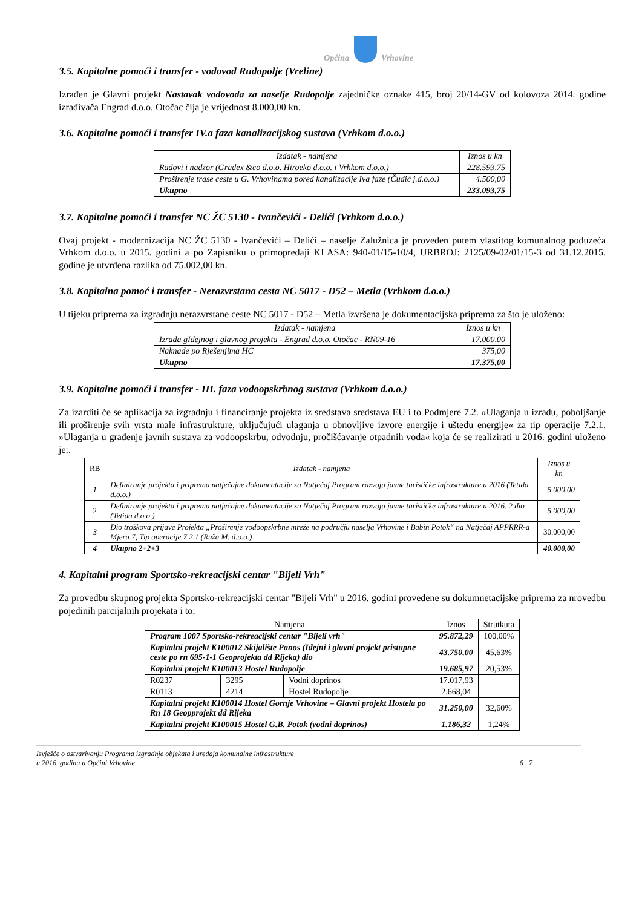Općina Vrhovine
3.5. Kapitalne pomoći i transfer - vodovod Rudopolje (Vreline)
Izrađen je Glavni projekt Nastavak vodovoda za naselje Rudopolje zajedničke oznake 415, broj 20/14-GV od kolovoza 2014. godine izrađivača Engrad d.o.o. Otočac čija je vrijednost 8.000,00 kn.
3.6. Kapitalne pomoći i transfer IV.a faza kanalizacijskog sustava (Vrhkom d.o.o.)
| Izdatak - namjena | Iznos u kn |
| --- | --- |
| Radovi i nadzor (Gradex &co d.o.o. Hiroeko d.o.o. i Vrhkom d.o.o.) | 228.593,75 |
| Proširenje trase ceste u G. Vrhovinama pored kanalizacije Iva faze (Čudić j.d.o.o.) | 4.500,00 |
| Ukupno | 233.093,75 |
3.7. Kapitalne pomoći i transfer NC ŽC 5130 - Ivančevići - Delići (Vrhkom d.o.o.)
Ovaj projekt - modernizacija NC ŽC 5130 - Ivančevići – Delići – naselje Zalužnica je proveden putem vlastitog komunalnog poduzeća Vrhkom d.o.o. u 2015. godini a po Zapisniku o primopredaji KLASA: 940-01/15-10/4, URBROJ: 2125/09-02/01/15-3 od 31.12.2015. godine je utvrđena razlika od 75.002,00 kn.
3.8. Kapitalna pomoć i transfer - Nerazvrstana cesta NC 5017 - D52 – Metla (Vrhkom d.o.o.)
U tijeku priprema za izgradnju nerazvrstane ceste NC 5017 - D52 – Metla izvršena je dokumentacijska priprema za što je uloženo:
| Izdatak - namjena | Iznos u kn |
| --- | --- |
| Izrada gIdejnog i glavnog projekta - Engrad d.o.o. Otočac - RN09-16 | 17.000,00 |
| Naknade po Rješenjima HC | 375,00 |
| Ukupno | 17.375,00 |
3.9. Kapitalne pomoći i transfer - III. faza vodoopskrbnog sustava (Vrhkom d.o.o.)
Za izarditi će se aplikacija za izgradnju i financiranje projekta iz sredstava sredstava EU i to Podmjere 7.2. »Ulaganja u izradu, poboljšanje ili proširenje svih vrsta male infrastrukture, uključujući ulaganja u obnovljive izvore energije i uštedu energije« za tip operacije 7.2.1. »Ulaganja u građenje javnih sustava za vodoopskrbu, odvodnju, pročišćavanje otpadnih voda« koja će se realizirati u 2016. godini uloženo je:.
| RB | Izdatak - namjena | Iznos u kn |
| --- | --- | --- |
| 1 | Definiranje projekta i priprema natječajne dokumentacije za Natječaj Program razvoja javne turističke infrastrukture u 2016 (Tetida d.o.o.) | 5.000,00 |
| 2 | Definiranje projekta i priprema natječajne dokumentacije za Natječaj Program razvoja javne turističke infrastrukture u 2016. 2 dio (Tetida d.o.o.) | 5.000,00 |
| 3 | Dio troškova prijave Projekta „Proširenje vodoopskrbne mreže na području naselja Vrhovine i Babin Potok“ na Natječaj APPRRR-a Mjera 7, Tip operacije 7.2.1 (Ruža M. d.o.o.) | 30.000,00 |
| 4 | Ukupno 2+2+3 | 40.000,00 |
4. Kapitalni program Sportsko-rekreacijski centar "Bijeli Vrh"
Za provedbu skupnog projekta Sportsko-rekreacijski centar "Bijeli Vrh" u 2016. godini provedene su dokumnetacijske priprema za nrovedbu pojedinih parcijalnih projekata i to:
| Namjena | | | Iznos | Strutkuta |
| --- | --- | --- | --- | --- |
| Program 1007 Sportsko-rekreacijski centar "Bijeli vrh" | | | 95.872,29 | 100,00% |
| Kapitalni projekt K100012 Skijalište Panos (Idejni i glavni projekt pristupne ceste po rn 695-1-1 Geoprojekta dd Rijeka) dio | | | 43.750,00 | 45,63% |
| Kapitalni projekt K100013 Hostel Rudopolje | | | 19.685,97 | 20,53% |
| R0237 | 3295 | Vodni doprinos | 17.017,93 | |
| R0113 | 4214 | Hostel Rudopolje | 2.668,04 | |
| Kapitalni projekt K100014 Hostel Gornje Vrhovine – Glavni projekt Hostela po Rn 18 Geopprojekt dd Rijeka | | | 31.250,00 | 32,60% |
| Kapitalni projekt K100015 Hostel G.B. Potok (vodni doprinos) | | | 1.186,32 | 1,24% |
Izvješće o ostvarivanju Programa izgradnje objekata i uređaja komunalne infrastrukture
u 2016. godinu u Općini Vrhovine
6 | 7